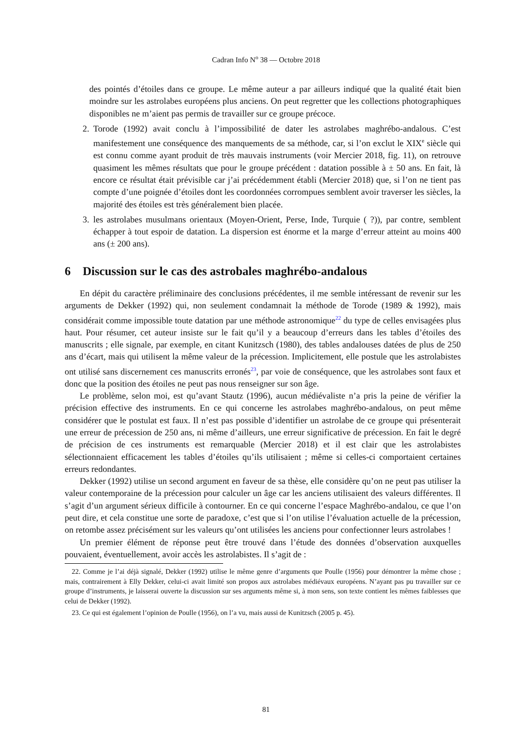Cadran Info N<sup>o</sup> 38 — Octobre 2018
des pointés d’étoiles dans ce groupe. Le même auteur a par ailleurs indiqué que la qualité était bien moindre sur les astrolabes européens plus anciens. On peut regretter que les collections photographiques disponibles ne m’aient pas permis de travailler sur ce groupe précoce.
2. Torode (1992) avait conclu à l’impossibilité de dater les astrolabes maghrébo-andalous. C’est manifestement une conséquence des manquements de sa méthode, car, si l’on exclut le XIX<sup>e</sup> siècle qui est connu comme ayant produit de très mauvais instruments (voir Mercier 2018, fig. 11), on retrouve quasiment les mêmes résultats que pour le groupe précédent : datation possible à ± 50 ans. En fait, là encore ce résultat était prévisible car j’ai précédemment établi (Mercier 2018) que, si l’on ne tient pas compte d’une poignée d’étoiles dont les coordonnées corrompues semblent avoir traverser les siècles, la majorité des étoiles est très généralement bien placée.
3. les astrolabes musulmans orientaux (Moyen-Orient, Perse, Inde, Turquie ( ?)), par contre, semblent échapper à tout espoir de datation. La dispersion est énorme et la marge d’erreur atteint au moins 400 ans (± 200 ans).
6 Discussion sur le cas des astrobales maghrébo-andalous
En dépit du caractère préliminaire des conclusions précédentes, il me semble intéressant de revenir sur les arguments de Dekker (1992) qui, non seulement condamnait la méthode de Torode (1989 & 1992), mais considérait comme impossible toute datation par une méthode astronomique<sup>22</sup> du type de celles envisagées plus haut. Pour résumer, cet auteur insiste sur le fait qu’il y a beaucoup d’erreurs dans les tables d’étoiles des manuscrits ; elle signale, par exemple, en citant Kunitzsch (1980), des tables andalouses datées de plus de 250 ans d’écart, mais qui utilisent la même valeur de la précession. Implicitement, elle postule que les astrolabistes ont utilisé sans discernement ces manuscrits erronés<sup>23</sup>, par voie de conséquence, que les astrolabes sont faux et donc que la position des étoiles ne peut pas nous renseigner sur son âge.
Le problème, selon moi, est qu’avant Stautz (1996), aucun médiévaliste n’a pris la peine de vérifier la précision effective des instruments. En ce qui concerne les astrolabes maghrébo-andalous, on peut même considérer que le postulat est faux. Il n’est pas possible d’identifier un astrolabe de ce groupe qui présenterait une erreur de précession de 250 ans, ni même d’ailleurs, une erreur significative de précession. En fait le degré de précision de ces instruments est remarquable (Mercier 2018) et il est clair que les astrolabistes sélectionnaient efficacement les tables d’étoiles qu’ils utilisaient ; même si celles-ci comportaient certaines erreurs redondantes.
Dekker (1992) utilise un second argument en faveur de sa thèse, elle considère qu’on ne peut pas utiliser la valeur contemporaine de la précession pour calculer un âge car les anciens utilisaient des valeurs différentes. Il s’agit d’un argument sérieux difficile à contourner. En ce qui concerne l’espace Maghrébo-andalou, ce que l’on peut dire, et cela constitue une sorte de paradoxe, c’est que si l’on utilise l’évaluation actuelle de la précession, on retombe assez précisément sur les valeurs qu’ont utilisées les anciens pour confectionner leurs astrolabes !
Un premier élément de réponse peut être trouvé dans l’étude des données d’observation auxquelles pouvaient, éventuellement, avoir accès les astrolabistes. Il s’agit de :
22. Comme je l’ai déjà signalé, Dekker (1992) utilise le même genre d’arguments que Poulle (1956) pour démontrer la même chose ; mais, contrairement à Elly Dekker, celui-ci avait limité son propos aux astrolabes médiévaux européens. N’ayant pas pu travailler sur ce groupe d’instruments, je laisserai ouverte la discussion sur ses arguments même si, à mon sens, son texte contient les mêmes faiblesses que celui de Dekker (1992).
23. Ce qui est également l’opinion de Poulle (1956), on l’a vu, mais aussi de Kunitzsch (2005 p. 45).
81